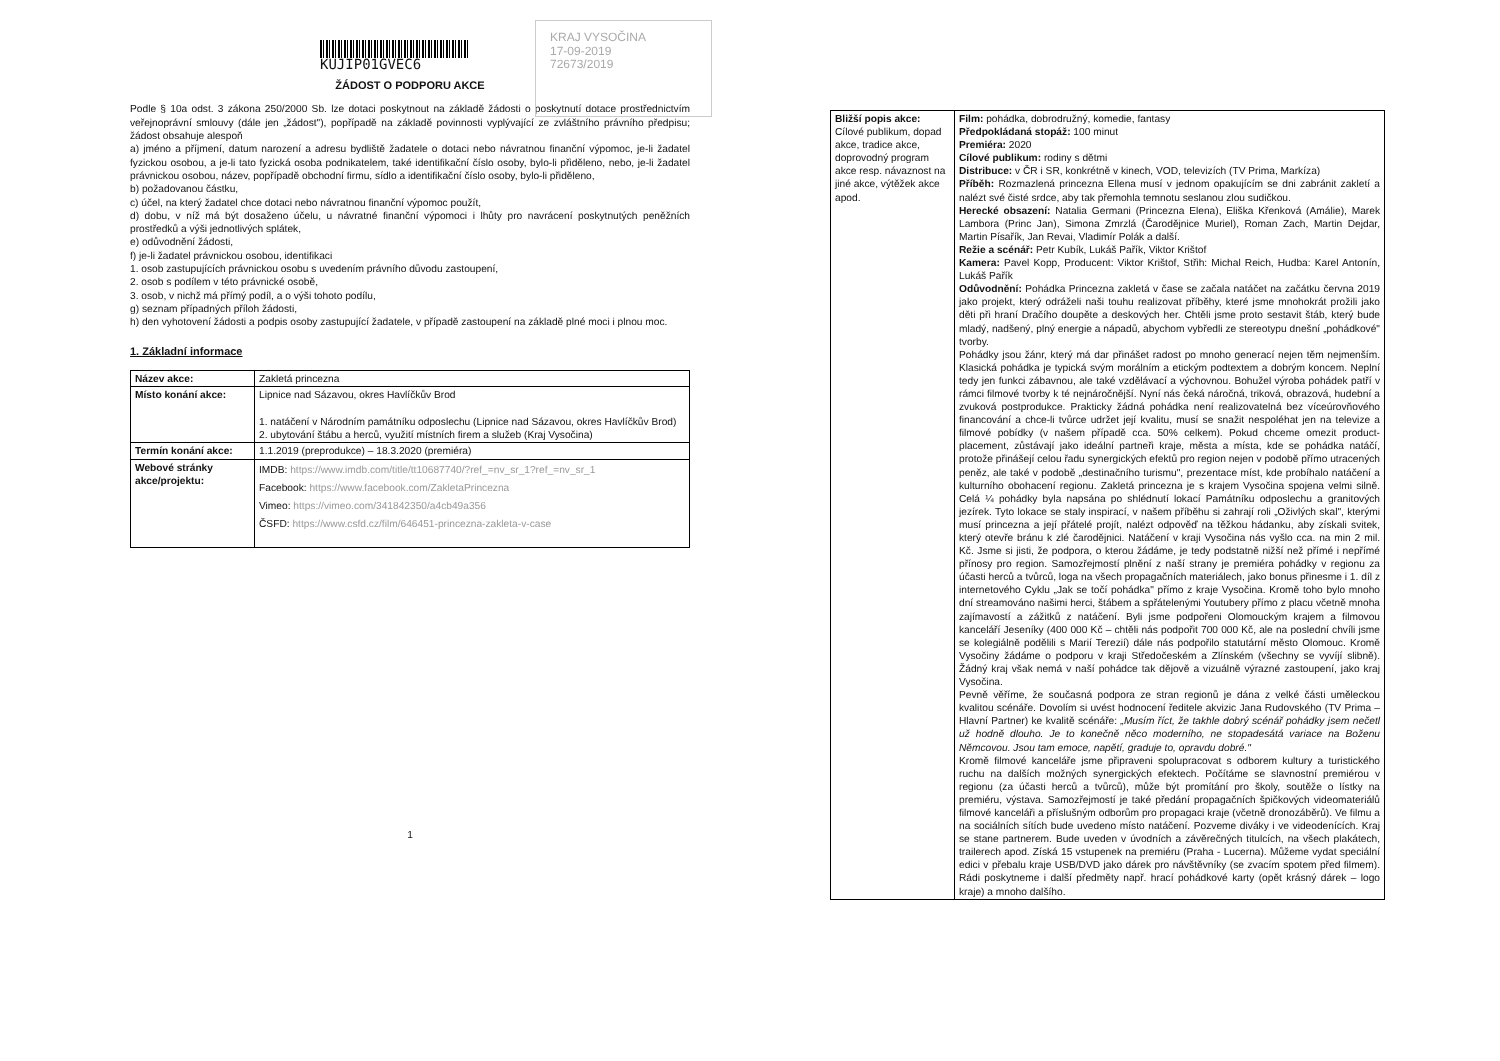KUJIP01GVEC6
KRAJ VYSOČINA
17-09-2019
72673/2019
ŽÁDOST O PODPORU AKCE
Podle § 10a odst. 3 zákona 250/2000 Sb. lze dotaci poskytnout na základě žádosti o poskytnutí dotace prostřednictvím veřejnoprávní smlouvy (dále jen „žádost"), popřípadě na základě povinnosti vyplývající ze zvláštního právního předpisu; žádost obsahuje alespoň
a) jméno a příjmení, datum narození a adresu bydliště žadatele o dotaci nebo návratnou finanční výpomoc, je-li žadatel fyzickou osobou, a je-li tato fyzická osoba podnikatelem, také identifikační číslo osoby, bylo-li přiděleno, nebo, je-li žadatel právnickou osobou, název, popřípadě obchodní firmu, sídlo a identifikační číslo osoby, bylo-li přiděleno,
b) požadovanou částku,
c) účel, na který žadatel chce dotaci nebo návratnou finanční výpomoc použít,
d) dobu, v níž má být dosaženo účelu, u návratné finanční výpomoci i lhůty pro navrácení poskytnutých peněžních prostředků a výši jednotlivých splátek,
e) odůvodnění žádosti,
f) je-li žadatel právnickou osobou, identifikaci
1. osob zastupujících právnickou osobu s uvedením právního důvodu zastoupení,
2. osob s podílem v této právnické osobě,
3. osob, v nichž má přímý podíl, a o výši tohoto podílu,
g) seznam případných příloh žádosti,
h) den vyhotovení žádosti a podpis osoby zastupující žadatele, v případě zastoupení na základě plné moci i plnou moc.
1. Základní informace
| Název akce: | Zakletá princezna |
| Místo konání akce: | Lipnice nad Sázavou, okres Havlíčkův Brod 1. natáčení v Národním památníku odposlechu (Lipnice nad Sázavou, okres Havlíčkův Brod) 2. ubytování štábu a herců, využití místních firem a služeb (Kraj Vysočina) |
| Termín konání akce: | 1.1.2019 (preprodukce) – 18.3.2020 (premiéra) |
| Webové stránky akce/projektu: | IMDB: https://www.imdb.com/title/tt10687740/?ref_=nv_sr_1?ref_=nv_sr_1 Facebook: https://www.facebook.com/ZakletaPrincezna Vimeo: https://vimeo.com/341842350/a4cb49a356 ČSFD: https://www.csfd.cz/film/646451-princezna-zakleta-v-case |
1
| Bližší popis akce: Cílové publikum, dopad akce, tradice akce, doprovodný program akce resp. návaznost na jiné akce, výtěžek akce apod. | Film: pohádka, dobrodružný, komedie, fantasy Předpokládaná stopáž: 100 minut Premiéra: 2020 Cílové publikum: rodiny s dětmi Distribuce: v ČR i SR, konkrétně v kinech, VOD, televizích (TV Prima, Markíza) Příběh: Rozmazlená princezna Ellena musí v jednom opakujícím se dni zabránit zakletí a nalézt své čisté srdce, aby tak přemohla temnotu seslanou zlou sudičkou. Herecké obsazení: Natalia Germani (Princezna Elena), Eliška Křenková (Amálie), Marek Lambora (Princ Jan), Simona Zmrzlá (Čarodějnice Muriel), Roman Zach, Martin Dejdar, Martin Písařík, Jan Revai, Vladimír Polák a další. Režie a scénář: Petr Kubík, Lukáš Pařík, Viktor Krištof Kamera: Pavel Kopp, Producent: Viktor Krištof, Střih: Michal Reich, Hudba: Karel Antonín, Lukáš Pařík Odůvodnění: Pohádka Princezna zakletá v čase se začala natáčet na začátku června 2019 jako projekt, který odráželi naši touhu realizovat příběhy, které jsme mnohokrát prožili jako děti při hraní Dračího doupěte a deskových her. Chtěli jsme proto sestavit štáb, který bude mladý, nadšený, plný energie a nápadů, abychom vybředli ze stereotypu dnešní „pohádkové" tvorby. Pohádky jsou žánr, který má dar přinášet radost po mnoho generací nejen těm nejmenším. Klasická pohádka je typická svým morálním a etickým podtextem a dobrým koncem. Neplní tedy jen funkci zábavnou, ale také vzdělávací a výchovnou. Bohužel výroba pohádek patří v rámci filmové tvorby k té nejnáročnější. Nyní nás čeká náročná, triková, obrazová, hudební a zvuková postprodukce. Prakticky žádná pohádka není realizovatelná bez víceúrovňového financování a chce-li tvůrce udržet její kvalitu, musí se snažit nespoléhat jen na televize a filmové pobídky (v našem případě cca. 50% celkem). Pokud chceme omezit product-placement, zůstávají jako ideální partneři kraje, města a místa, kde se pohádka natáčí, protože přinášejí celou řadu synergických efektů pro region nejen v podobě přímo utracených peněz, ale také v podobě „destinačního turismu", prezentace míst, kde probíhalo natáčení a kulturního obohacení regionu. Zakletá princezna je s krajem Vysočina spojena velmi silně. Celá ¼ pohádky byla napsána po shlédnutí lokací Památníku odposlechu a granitových jezírek. Tyto lokace se staly inspirací, v našem příběhu si zahrají roli „Oživlých skal", kterými musí princezna a její přátelé projít, nalézt odpověď na těžkou hádanku, aby získali svitek, který otevře bránu k zlé čarodějnici. Natáčení v kraji Vysočina nás vyšlo cca. na min 2 mil. Kč. Jsme si jisti, že podpora, o kterou žádáme, je tedy podstatně nižší než přímé i nepřímé přínosy pro region. Samozřejmostí plnění z naší strany je premiéra pohádky v regionu za účasti herců a tvůrců, loga na všech propagačních materiálech, jako bonus přinesme i 1. díl z internetového Cyklu „Jak se točí pohádka" přímo z kraje Vysočina. Kromě toho bylo mnoho dní streamováno našimi herci, štábem a spřátelenými Youtubery přímo z placu včetně mnoha zajímavostí a zážitků z natáčení. Byli jsme podpořeni Olomouckým krajem a filmovou kanceláří Jeseníky (400 000 Kč – chtěli nás podpořit 700 000 Kč, ale na poslední chvíli jsme se kolegiálně podělili s Marií Terezií) dále nás podpořilo statutární město Olomouc. Kromě Vysočiny žádáme o podporu v kraji Středočeském a Zlínském (všechny se vyvíjí slibně). Žádný kraj však nemá v naší pohádce tak dějově a vizuálně výrazné zastoupení, jako kraj Vysočina. Pevně věříme, že současná podpora ze stran regionů je dána z velké části uměleckou kvalitou scénáře. Dovolím si uvést hodnocení ředitele akvizic Jana Rudovského (TV Prima – Hlavní Partner) ke kvalitě scénáře: „Musím říct, že takhle dobrý scénář pohádky jsem nečetl už hodně dlouho. Je to konečně něco moderního, ne stopadesátá variace na Boženu Němcovou. Jsou tam emoce, napětí, graduje to, opravdu dobré." Kromě filmové kanceláře jsme připraveni spolupracovat s odborem kultury a turistického ruchu na dalších možných synergických efektech. Počítáme se slavnostní premiérou v regionu (za účasti herců a tvůrců), může být promítání pro školy, soutěže o lístky na premiéru, výstava. Samozřejmostí je také předání propagačních špičkových videomateriálů filmové kanceláři a příslušným odborům pro propagaci kraje (včetně dronozáběrů). Ve filmu a na sociálních sítích bude uvedeno místo natáčení. Pozveme diváky i ve videodenících. Kraj se stane partnerem. Bude uveden v úvodních a závěrečných titulcích, na všech plakátech, trailerech apod. Získá 15 vstupenek na premiéru (Praha - Lucerna). Můžeme vydat speciální edici v přebalu kraje USB/DVD jako dárek pro návštěvníky (se zvacím spotem před filmem). Rádi poskytneme i další předměty např. hrací pohádkové karty (opět krásný dárek – logo kraje) a mnoho dalšího. |